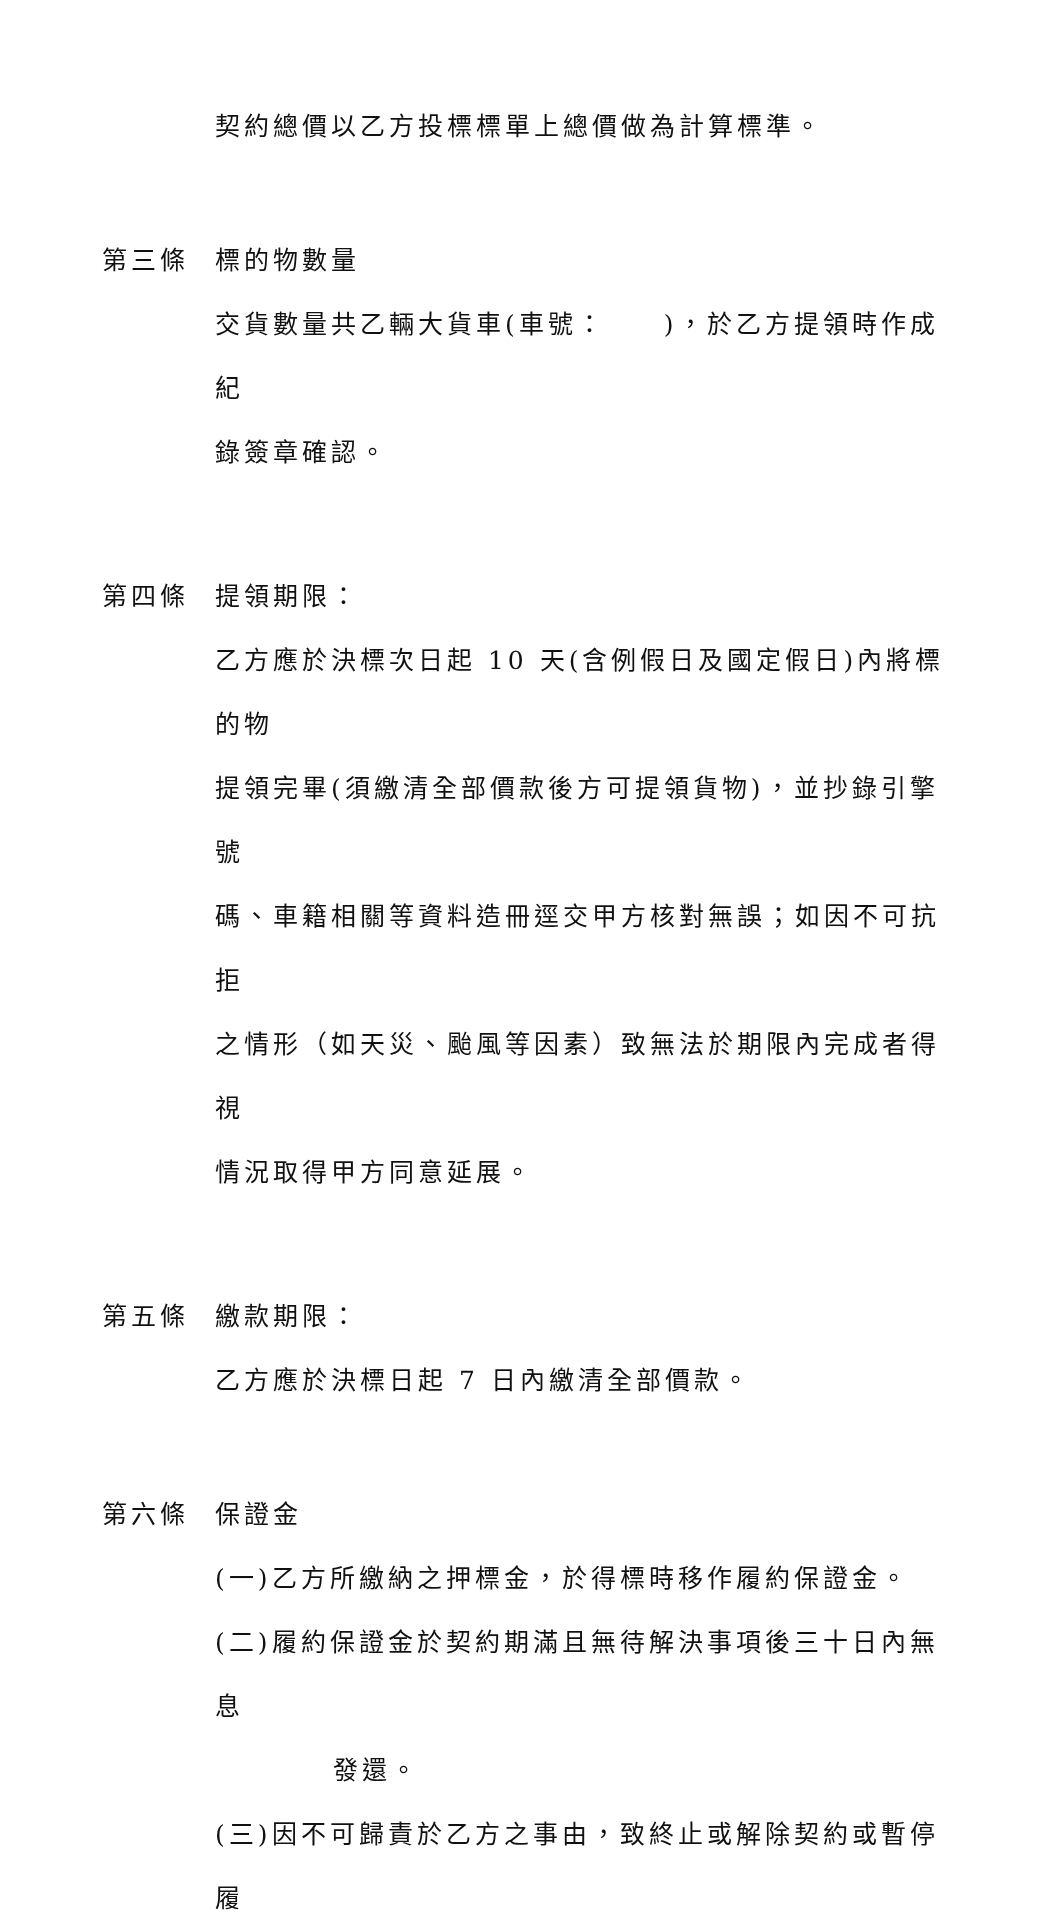契約總價以乙方投標標單上總價做為計算標準。
第三條 標的物數量
交貨數量共乙輛大貨車(車號：　　)，於乙方提領時作成紀
錄簽章確認。
第四條 提領期限：
乙方應於決標次日起 10 天(含例假日及國定假日)內將標的物
提領完畢(須繳清全部價款後方可提領貨物)，並抄錄引擎號
碼、車籍相關等資料造冊逕交甲方核對無誤；如因不可抗拒
之情形（如天災、颱風等因素）致無法於期限內完成者得視
情況取得甲方同意延展。
第五條 繳款期限：
乙方應於決標日起 7 日內繳清全部價款。
第六條 保證金
(一)乙方所繳納之押標金，於得標時移作履約保證金。
(二)履約保證金於契約期滿且無待解決事項後三十日內無息
　　發還。
(三)因不可歸責於乙方之事由，致終止或解除契約或暫停履